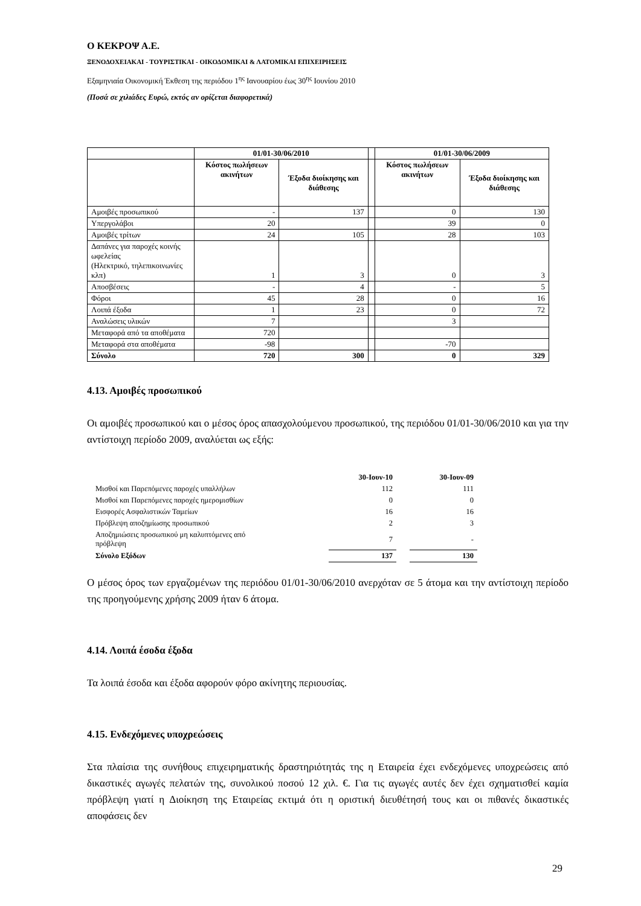Ο ΚΕΚΡΟΨ Α.Ε.
ΞΕΝΟΔΟΧΕΙΑΚΑΙ - ΤΟΥΡΙΣΤΙΚΑΙ - ΟΙΚΟΔΟΜΙΚΑΙ & ΛΑΤΟΜΙΚΑΙ ΕΠΙΧΕΙΡΗΣΕΙΣ
Εξαμηνιαία Οικονομική Έκθεση της περιόδου 1<sup>ης</sup> Ιανουαρίου έως 30<sup>ης</sup> Ιουνίου 2010
(Ποσά σε χιλιάδες Ευρώ, εκτός αν ορίζεται διαφορετικά)
| | 01/01-30/06/2010 | | | 01/01-30/06/2009 | |
| --- | --- | --- | --- | --- | --- |
| | Κόστος πωλήσεων ακινήτων | Έξοδα διοίκησης και διάθεσης | | Κόστος πωλήσεων ακινήτων | Έξοδα διοίκησης και διάθεσης |
| Αμοιβές προσωπικού | - | 137 | | 0 | 130 |
| Υπεργολάβοι | 20 | | | 39 | 0 |
| Αμοιβές τρίτων | 24 | 105 | | 28 | 103 |
| Δαπάνες για παροχές κοινής ωφελείας (Ηλεκτρικό, τηλεπικοινωνίες κλπ) | 1 | 3 | | 0 | 3 |
| Αποσβέσεις | - | 4 | | - | 5 |
| Φόροι | 45 | 28 | | 0 | 16 |
| Λοιπά έξοδα | 1 | 23 | | 0 | 72 |
| Αναλώσεις υλικών | 7 | | | 3 | |
| Μεταφορά από τα αποθέματα | 720 | | | | |
| Μεταφορά στα αποθέματα | -98 | | | -70 | |
| Σύνολο | 720 | 300 | | 0 | 329 |
4.13. Αμοιβές προσωπικού
Οι αμοιβές προσωπικού και ο μέσος όρος απασχολούμενου προσωπικού, της περιόδου 01/01-30/06/2010 και για την αντίστοιχη περίοδο 2009, αναλύεται ως εξής:
| | 30-Ιουν-10 | | 30-Ιουν-09 |
| Μισθοί και Παρεπόμενες παροχές υπαλλήλων | 112 | | 111 |
| Μισθοί και Παρεπόμενες παροχές ημερομισθίων | 0 | | 0 |
| Εισφορές Ασφαλιστικών Ταμείων | 16 | | 16 |
| Πρόβλεψη αποζημίωσης προσωπικού | 2 | | 3 |
| Αποζημιώσεις προσωπικού μη καλυπτόμενες από πρόβλεψη | 7 | | - |
| Σύνολο Εξόδων | 137 | | 130 |
Ο μέσος όρος των εργαζομένων της περιόδου 01/01-30/06/2010 ανερχόταν σε 5 άτομα και την αντίστοιχη περίοδο της προηγούμενης χρήσης 2009 ήταν 6 άτομα.
4.14. Λοιπά έσοδα έξοδα
Τα λοιπά έσοδα και έξοδα αφορούν φόρο ακίνητης περιουσίας.
4.15. Ενδεχόμενες υποχρεώσεις
Στα πλαίσια της συνήθους επιχειρηματικής δραστηριότητάς της η Εταιρεία έχει ενδεχόμενες υποχρεώσεις από δικαστικές αγωγές πελατών της, συνολικού ποσού 12 χιλ. €. Για τις αγωγές αυτές δεν έχει σχηματισθεί καμία πρόβλεψη γιατί η Διοίκηση της Εταιρείας εκτιμά ότι η οριστική διευθέτησή τους και οι πιθανές δικαστικές αποφάσεις δεν
29